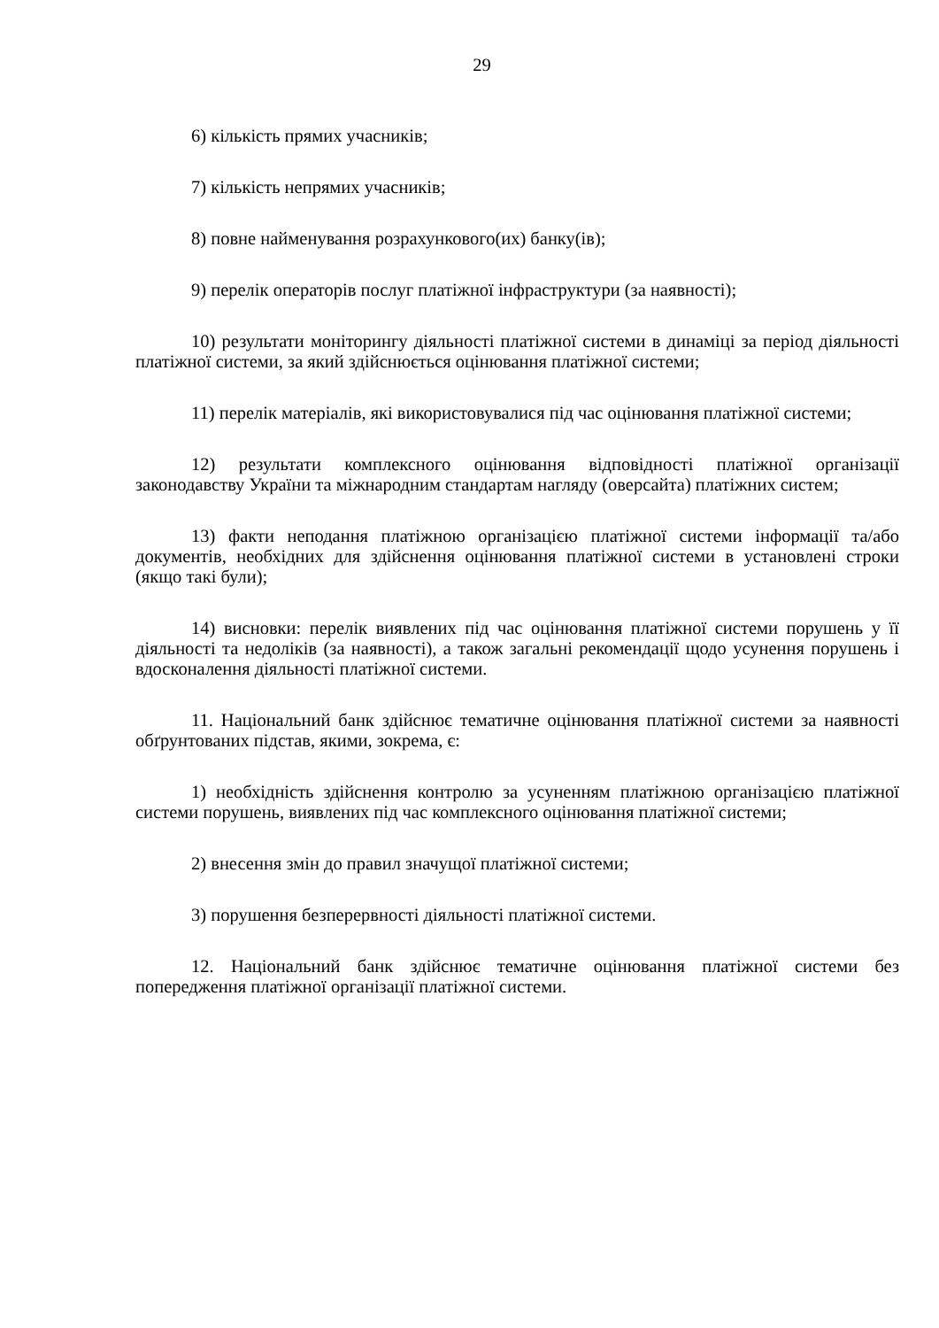29
6) кількість прямих учасників;
7) кількість непрямих учасників;
8) повне найменування розрахункового(их) банку(ів);
9) перелік операторів послуг платіжної інфраструктури (за наявності);
10) результати моніторингу діяльності платіжної системи в динаміці за період діяльності платіжної системи, за який здійснюється оцінювання платіжної системи;
11) перелік матеріалів, які використовувалися під час оцінювання платіжної системи;
12) результати комплексного оцінювання відповідності платіжної організації законодавству України та міжнародним стандартам нагляду (оверсайта) платіжних систем;
13) факти неподання платіжною організацією платіжної системи інформації та/або документів, необхідних для здійснення оцінювання платіжної системи в установлені строки (якщо такі були);
14) висновки: перелік виявлених під час оцінювання платіжної системи порушень у її діяльності та недоліків (за наявності), а також загальні рекомендації щодо усунення порушень і вдосконалення діяльності платіжної системи.
11. Національний банк здійснює тематичне оцінювання платіжної системи за наявності обґрунтованих підстав, якими, зокрема, є:
1) необхідність здійснення контролю за усуненням платіжною організацією платіжної системи порушень, виявлених під час комплексного оцінювання платіжної системи;
2) внесення змін до правил значущої платіжної системи;
3) порушення безперервності діяльності платіжної системи.
12. Національний банк здійснює тематичне оцінювання платіжної системи без попередження платіжної організації платіжної системи.